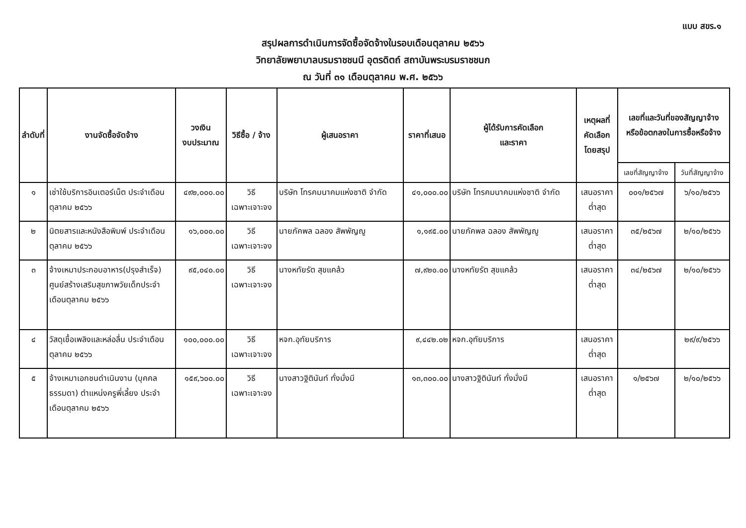แบบ สขร.๑
สรุปผลการดำเนินการจัดซื้อจัดจ้างในรอบเดือนตุลาคม ๒๕๖๖
วิทยาลัยพยาบาลบรมราชชนนี อุตรดิตถ์ สถาบันพระบรมราชชนก
ณ วันที่ ๓๑ เดือนตุลาคม พ.ศ. ๒๕๖๖
| ลำดับที่ | งานจัดซื้อจัดจ้าง | วงเงิน งบประมาณ | วิธีซื้อ / จ้าง | ผู้เสนอราคา | ราคาที่เสนอ | ผู้ได้รับการคัดเลือก และราคา | เหตุผลที่ คัดเลือก โดยสรุป | เลขที่และวันที่ของสัญญาจ้าง หรือข้อตกลงในการซื้อหรือจ้าง | |
| --- | --- | --- | --- | --- | --- | --- | --- | --- | --- |
| | | | | | | | | เลขที่สัญญาจ้าง | วันที่สัญญาจ้าง |
| ๑ | เช่าใช้บริการอินเตอร์เน็ต ประจำเดือนตุลาคม ๒๕๖๖ | ๔๙๒,๐๐๐.๐๐ | วิธี เฉพาะเจาะจง | บริษัท โทรคมนาคมแห่งชาติ จำกัด | ๔๑,๐๐๐.๐๐ | บริษัท โทรคมนาคมแห่งชาติ จำกัด | เสนอราคา ต่ำสุด | ๐๐๑/๒๕๖๗ | ๖/๑๐/๒๕๖๖ |
| ๒ | นิตยสารและหนังสือพิมพ์ ประจำเดือนตุลาคม ๒๕๖๖ | ๑๖,๐๐๐.๐๐ | วิธี เฉพาะเจาะจง | นายภัคพล ฉลอง สัพพัญญู | ๑,๑๙๕.๐๐ | นายภัคพล ฉลอง สัพพัญญู | เสนอราคา ต่ำสุด | ๓๕/๒๕๖๗ | ๒/๑๐/๒๕๖๖ |
| ๓ | จ้างเหมาประกอบอาหาร(ปรุงสำเร็จ) ศูนย์สร้างเสริมสุขภาพวัยเด็กประจำเดือนตุลาคม ๒๕๖๖ | ๙๕,๐๔๐.๐๐ | วิธี เฉพาะเจาะจง | นางหทัยรัต สุขแคล้ว | ๗,๙๒๐.๐๐ | นางหทัยรัต สุขแคล้ว | เสนอราคา ต่ำสุด | ๓๔/๒๕๖๗ | ๒/๑๐/๒๕๖๖ |
| ๔ | วัสดุเชื้อเพลิงและหล่อลื่น ประจำเดือนตุลาคม ๒๕๖๖ | ๑๐๐,๐๐๐.๐๐ | วิธี เฉพาะเจาะจง | หจก.อุทัยบริการ | ๙,๔๔๒.๐๒ | หจก.อุทัยบริการ | เสนอราคา ต่ำสุด | | ๒๙/๙/๒๕๖๖ |
| ๕ | จ้างเหมาเอกชนดำเนินงาน (บุคคลธรรมดา) ตำแหน่งครูพี่เลี้ยง ประจำเดือนตุลาคม ๒๕๖๖ | ๑๕๙,๖๐๐.๐๐ | วิธี เฉพาะเจาะจง | นางสาวฐิตินันท์ ทั่งมั่งมี | ๑๓,๓๐๐.๐๐ | นางสาวฐิตินันท์ ทั่งมั่งมี | เสนอราคา ต่ำสุด | ๑/๒๕๖๗ | ๒/๑๐/๒๕๖๖ |